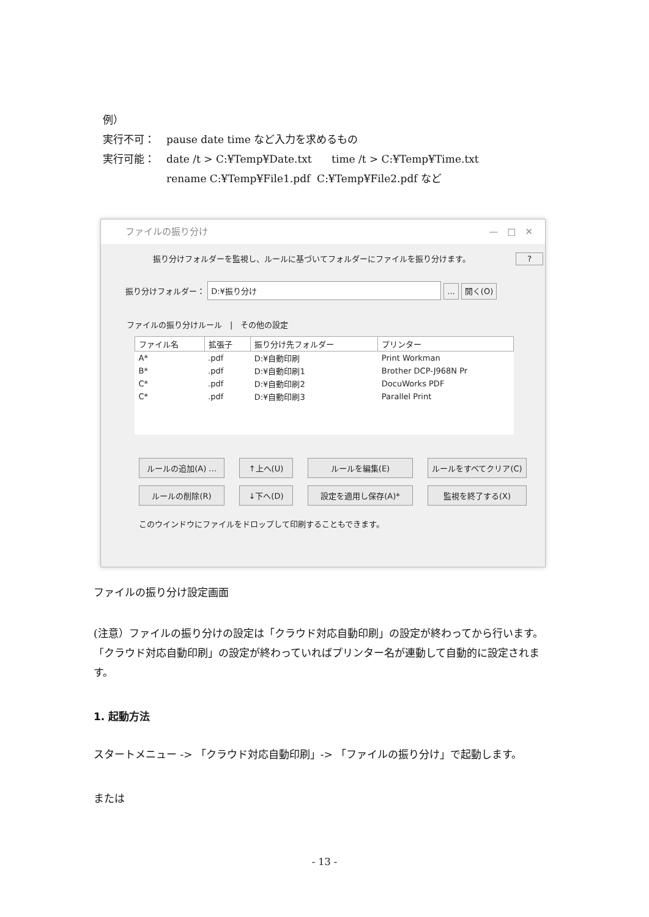例）
実行不可： pause date time など入力を求めるもの
実行可能： date /t > C:¥Temp¥Date.txt time /t > C:¥Temp¥Time.txt
rename C:¥Temp¥File1.pdf C:¥Temp¥File2.pdf など
ファイルの振り分け —　□　✕
振り分けフォルダーを監視し、ルールに基づいてフォルダーにファイルを振り分けます。 ?
振り分けフォルダー： D:¥振り分け ... 開く(O)
ファイルの振り分けルール　|　その他の設定
| ファイル名 | 拡張子 | 振り分け先フォルダー | プリンター |
| --- | --- | --- | --- |
| A* | .pdf | D:¥自動印刷 | Print Workman |
| B* | .pdf | D:¥自動印刷1 | Brother DCP-J968N Pr |
| C* | .pdf | D:¥自動印刷2 | DocuWorks PDF |
| C* | .pdf | D:¥自動印刷3 | Parallel Print |
ルールの追加(A) ...
↑上へ(U)
ルールを編集(E)
ルールをすべてクリア(C)
ルールの削除(R)
↓下へ(D)
設定を適用し保存(A)*
監視を終了する(X)
このウインドウにファイルをドロップして印刷することもできます。
ファイルの振り分け設定画面
(注意）ファイルの振り分けの設定は「クラウド対応自動印刷」の設定が終わってから行います。「クラウド対応自動印刷」の設定が終わっていればプリンター名が連動して自動的に設定されます。
1. 起動方法
スタートメニュー -> 「クラウド対応自動印刷」-> 「ファイルの振り分け」で起動します。
または
- 13 -